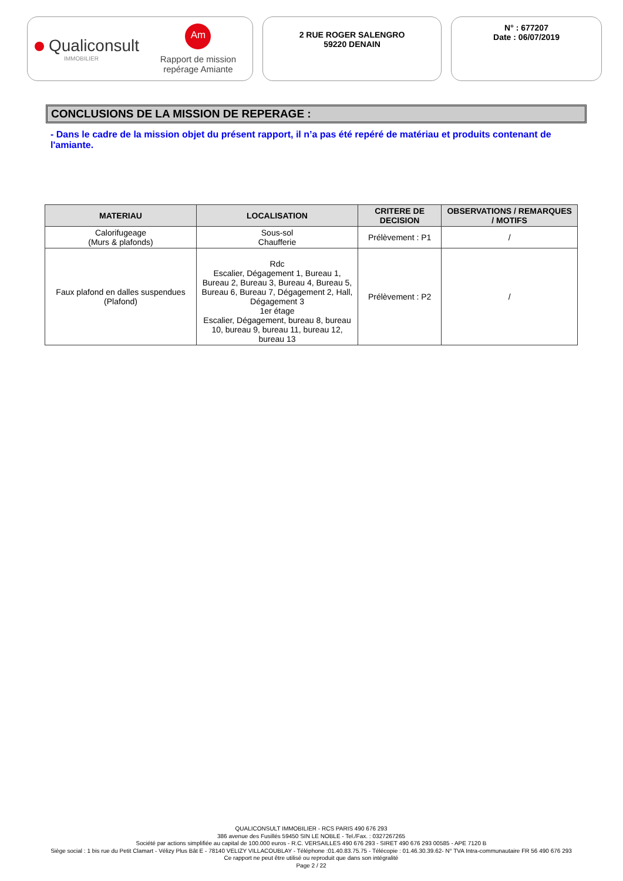Qualiconsult
IMMOBILIER
Am
Rapport de mission
repérage Amiante
2 RUE ROGER SALENGRO
59220 DENAIN
N° : 677207
Date : 06/07/2019
CONCLUSIONS DE LA MISSION DE REPERAGE :
- Dans le cadre de la mission objet du présent rapport, il n’a pas été repéré de matériau et produits contenant de l'amiante.
| MATERIAU | LOCALISATION | CRITERE DE DECISION | OBSERVATIONS / REMARQUES / MOTIFS |
| --- | --- | --- | --- |
| Calorifugeage (Murs & plafonds) | Sous-sol Chaufferie | Prélèvement : P1 | / |
| Faux plafond en dalles suspendues (Plafond) | Rdc Escalier, Dégagement 1, Bureau 1, Bureau 2, Bureau 3, Bureau 4, Bureau 5, Bureau 6, Bureau 7, Dégagement 2, Hall, Dégagement 3 1er étage Escalier, Dégagement, bureau 8, bureau 10, bureau 9, bureau 11, bureau 12, bureau 13 | Prélèvement : P2 | / |
QUALICONSULT IMMOBILIER - RCS PARIS 490 676 293
386 avenue des Fusillés 59450 SIN LE NOBLE - Tel./Fax. : 0327267265
Société par actions simplifiée au capital de 100.000 euros - R.C. VERSAILLES 490 676 293 - SIRET 490 676 293 00585 - APE 7120 B
Siège social : 1 bis rue du Petit Clamart - Vélizy Plus Bât E - 78140 VELIZY VILLACOUBLAY - Téléphone :01.40.83.75.75 - Télécopie : 01.46.30.39.62- N° TVA Intra-communautaire FR 56 490 676 293
Ce rapport ne peut être utilisé ou reproduit que dans son intégralité
Page 2 / 22